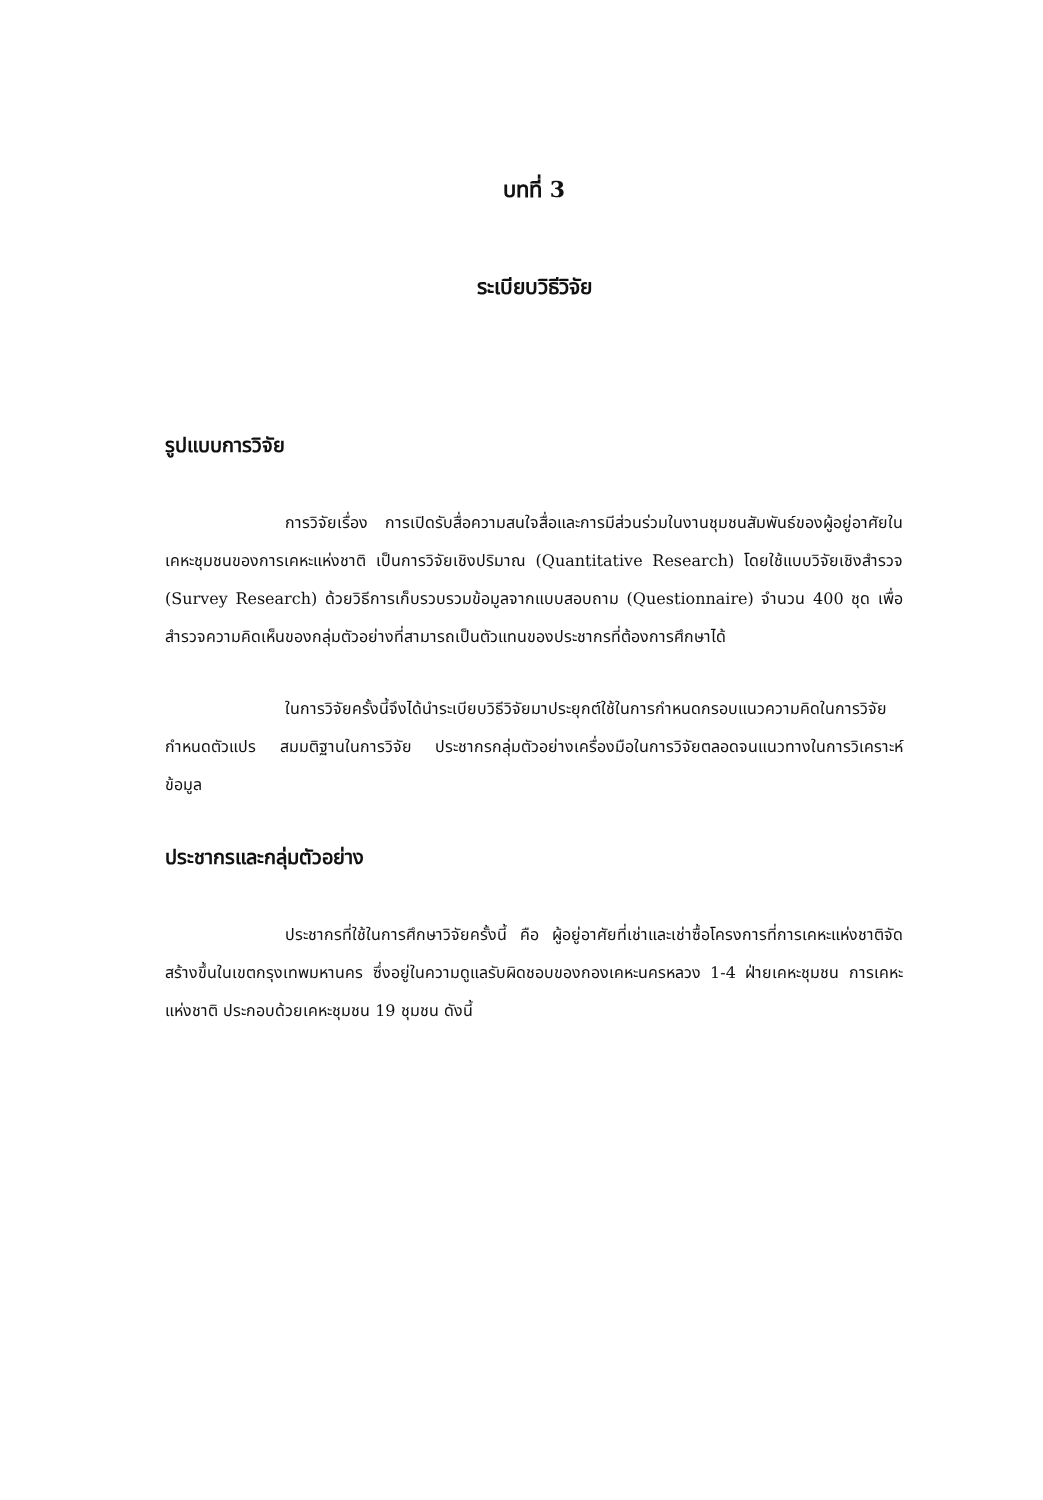บทที่ 3
ระเบียบวิธีวิจัย
รูปแบบการวิจัย
การวิจัยเรื่อง การเปิดรับสื่อความสนใจสื่อและการมีส่วนร่วมในงานชุมชนสัมพันธ์ของผู้อยู่อาศัยในเคหะชุมชนของการเคหะแห่งชาติ เป็นการวิจัยเชิงปริมาณ (Quantitative Research) โดยใช้แบบวิจัยเชิงสำรวจ (Survey Research) ด้วยวิธีการเก็บรวบรวมข้อมูลจากแบบสอบถาม (Questionnaire) จำนวน 400 ชุด เพื่อสำรวจความคิดเห็นของกลุ่มตัวอย่างที่สามารถเป็นตัวแทนของประชากรที่ต้องการศึกษาได้
ในการวิจัยครั้งนี้จึงได้นำระเบียบวิธีวิจัยมาประยุกต์ใช้ในการกำหนดกรอบแนวความคิดในการวิจัย กำหนดตัวแปร สมมติฐานในการวิจัย ประชากรกลุ่มตัวอย่างเครื่องมือในการวิจัยตลอดจนแนวทางในการวิเคราะห์ข้อมูล
ประชากรและกลุ่มตัวอย่าง
ประชากรที่ใช้ในการศึกษาวิจัยครั้งนี้ คือ ผู้อยู่อาศัยที่เช่าและเช่าซื้อโครงการที่การเคหะแห่งชาติจัดสร้างขึ้นในเขตกรุงเทพมหานคร ซึ่งอยู่ในความดูแลรับผิดชอบของกองเคหะนครหลวง 1-4 ฝ่ายเคหะชุมชน การเคหะแห่งชาติ ประกอบด้วยเคหะชุมชน 19 ชุมชน ดังนี้